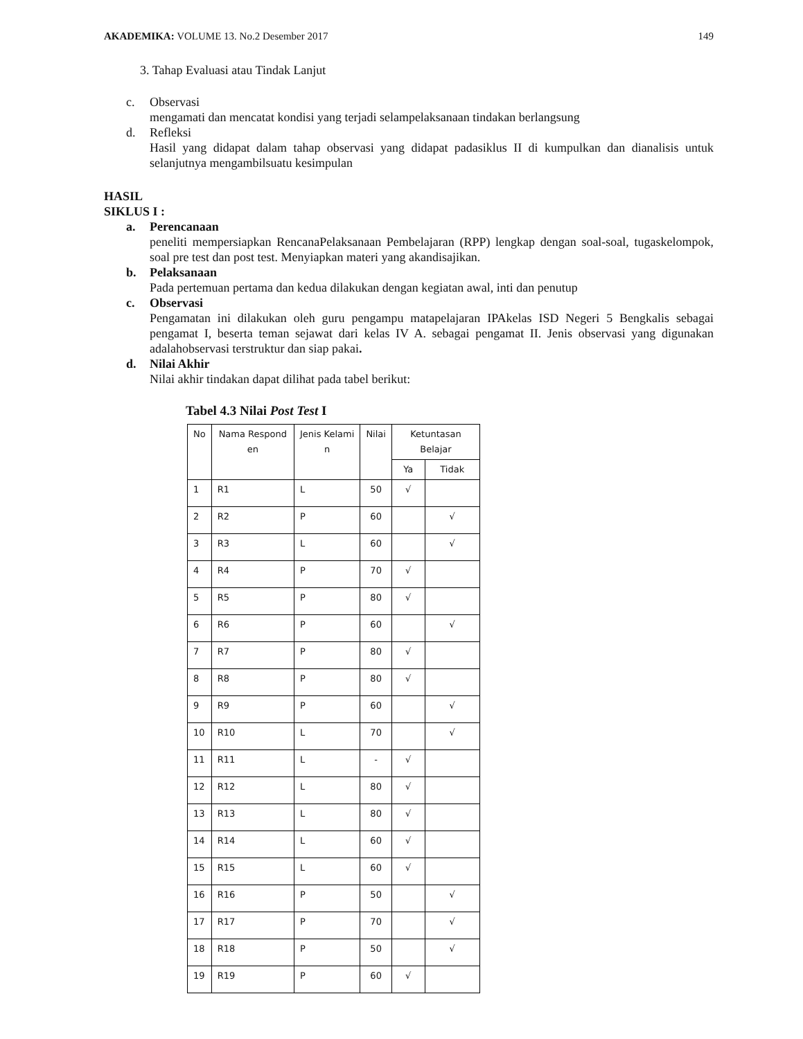AKADEMIKA: VOLUME 13. No.2 Desember 2017 149
3. Tahap Evaluasi atau Tindak Lanjut
c. Observasi
mengamati dan mencatat kondisi yang terjadi selampelaksanaan tindakan berlangsung
d. Refleksi
Hasil yang didapat dalam tahap observasi yang didapat padasiklus II di kumpulkan dan dianalisis untuk selanjutnya mengambilsuatu kesimpulan
HASIL
SIKLUS I :
a. Perencanaan
peneliti mempersiapkan RencanaPelaksanaan Pembelajaran (RPP) lengkap dengan soal-soal, tugaskelompok, soal pre test dan post test. Menyiapkan materi yang akandisajikan.
b. Pelaksanaan
Pada pertemuan pertama dan kedua dilakukan dengan kegiatan awal, inti dan penutup
c. Observasi
Pengamatan ini dilakukan oleh guru pengampu matapelajaran IPAkelas ISD Negeri 5 Bengkalis sebagai pengamat I, beserta teman sejawat dari kelas IV A. sebagai pengamat II. Jenis observasi yang digunakan adalahobservasi terstruktur dan siap pakai.
d. Nilai Akhir
Nilai akhir tindakan dapat dilihat pada tabel berikut:
Tabel 4.3 Nilai Post Test I
| No | Nama Respond en | Jenis Kelami n | Nilai | Ketuntasan Belajar | |
| --- | --- | --- | --- | --- | --- |
| | | | | Ya | Tidak |
| 1 | R1 | L | 50 | √ | |
| 2 | R2 | P | 60 | | √ |
| 3 | R3 | L | 60 | | √ |
| 4 | R4 | P | 70 | √ | |
| 5 | R5 | P | 80 | √ | |
| 6 | R6 | P | 60 | | √ |
| 7 | R7 | P | 80 | √ | |
| 8 | R8 | P | 80 | √ | |
| 9 | R9 | P | 60 | | √ |
| 10 | R10 | L | 70 | | √ |
| 11 | R11 | L | - | √ | |
| 12 | R12 | L | 80 | √ | |
| 13 | R13 | L | 80 | √ | |
| 14 | R14 | L | 60 | √ | |
| 15 | R15 | L | 60 | √ | |
| 16 | R16 | P | 50 | | √ |
| 17 | R17 | P | 70 | | √ |
| 18 | R18 | P | 50 | | √ |
| 19 | R19 | P | 60 | √ | |